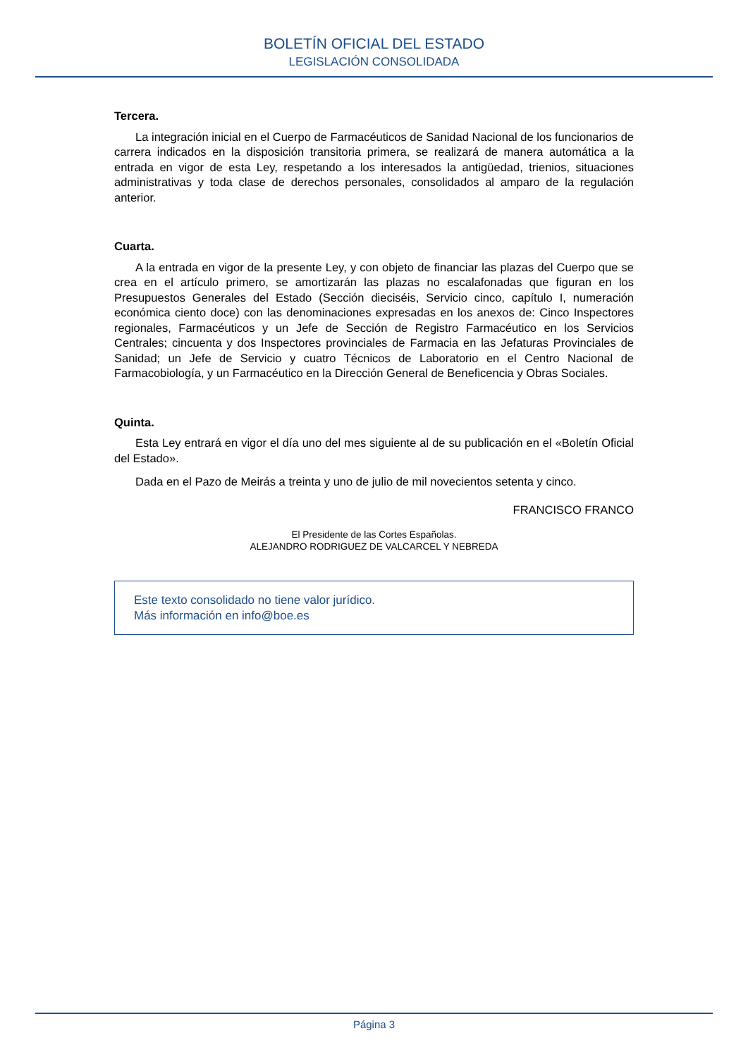BOLETÍN OFICIAL DEL ESTADO
LEGISLACIÓN CONSOLIDADA
Tercera.
La integración inicial en el Cuerpo de Farmacéuticos de Sanidad Nacional de los funcionarios de carrera indicados en la disposición transitoria primera, se realizará de manera automática a la entrada en vigor de esta Ley, respetando a los interesados la antigüedad, trienios, situaciones administrativas y toda clase de derechos personales, consolidados al amparo de la regulación anterior.
Cuarta.
A la entrada en vigor de la presente Ley, y con objeto de financiar las plazas del Cuerpo que se crea en el artículo primero, se amortizarán las plazas no escalafonadas que figuran en los Presupuestos Generales del Estado (Sección dieciséis, Servicio cinco, capítulo I, numeración económica ciento doce) con las denominaciones expresadas en los anexos de: Cinco Inspectores regionales, Farmacéuticos y un Jefe de Sección de Registro Farmacéutico en los Servicios Centrales; cincuenta y dos Inspectores provinciales de Farmacia en las Jefaturas Provinciales de Sanidad; un Jefe de Servicio y cuatro Técnicos de Laboratorio en el Centro Nacional de Farmacobiología, y un Farmacéutico en la Dirección General de Beneficencia y Obras Sociales.
Quinta.
Esta Ley entrará en vigor el día uno del mes siguiente al de su publicación en el «Boletín Oficial del Estado».
Dada en el Pazo de Meirás a treinta y uno de julio de mil novecientos setenta y cinco.
FRANCISCO FRANCO
El Presidente de las Cortes Españolas.
ALEJANDRO RODRIGUEZ DE VALCARCEL Y NEBREDA
Este texto consolidado no tiene valor jurídico.
Más información en info@boe.es
Página 3